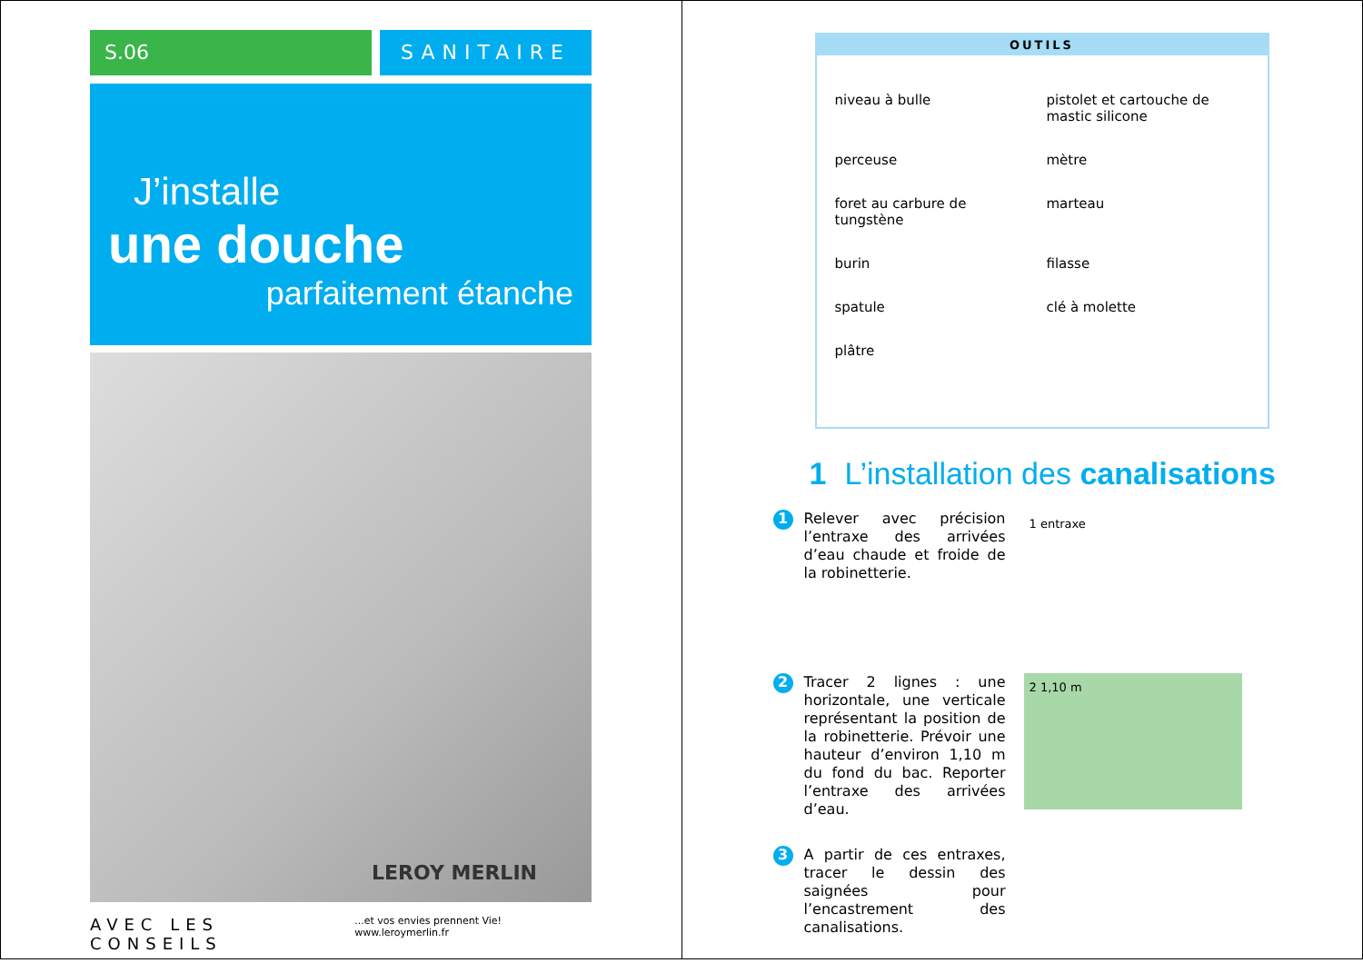S.06 SANITAIRE
J’installe
une douche
parfaitement étanche
LEROY MERLIN
AVEC LES CONSEILS...et vos envies prennent Vie! www.leroymerlin.fr
OUTILS
niveau à bulle
pistolet et cartouche de mastic silicone
perceuse
mètre
foret au carbure de tungstène
marteau
burin
filasse
spatule
clé à molette
plâtre
1 L’installation des canalisations
1
Relever avec précision l’entraxe des arrivées d’eau chaude et froide de la robinetterie.
1 entraxe
2
Tracer 2 lignes : une horizontale, une verticale représentant la position de la robinetterie. Prévoir une hauteur d’environ 1,10 m du fond du bac. Reporter l’entraxe des arrivées d’eau.
2 1,10 m
3
A partir de ces entraxes, tracer le dessin des saignées pour l’encastrement des canalisations.